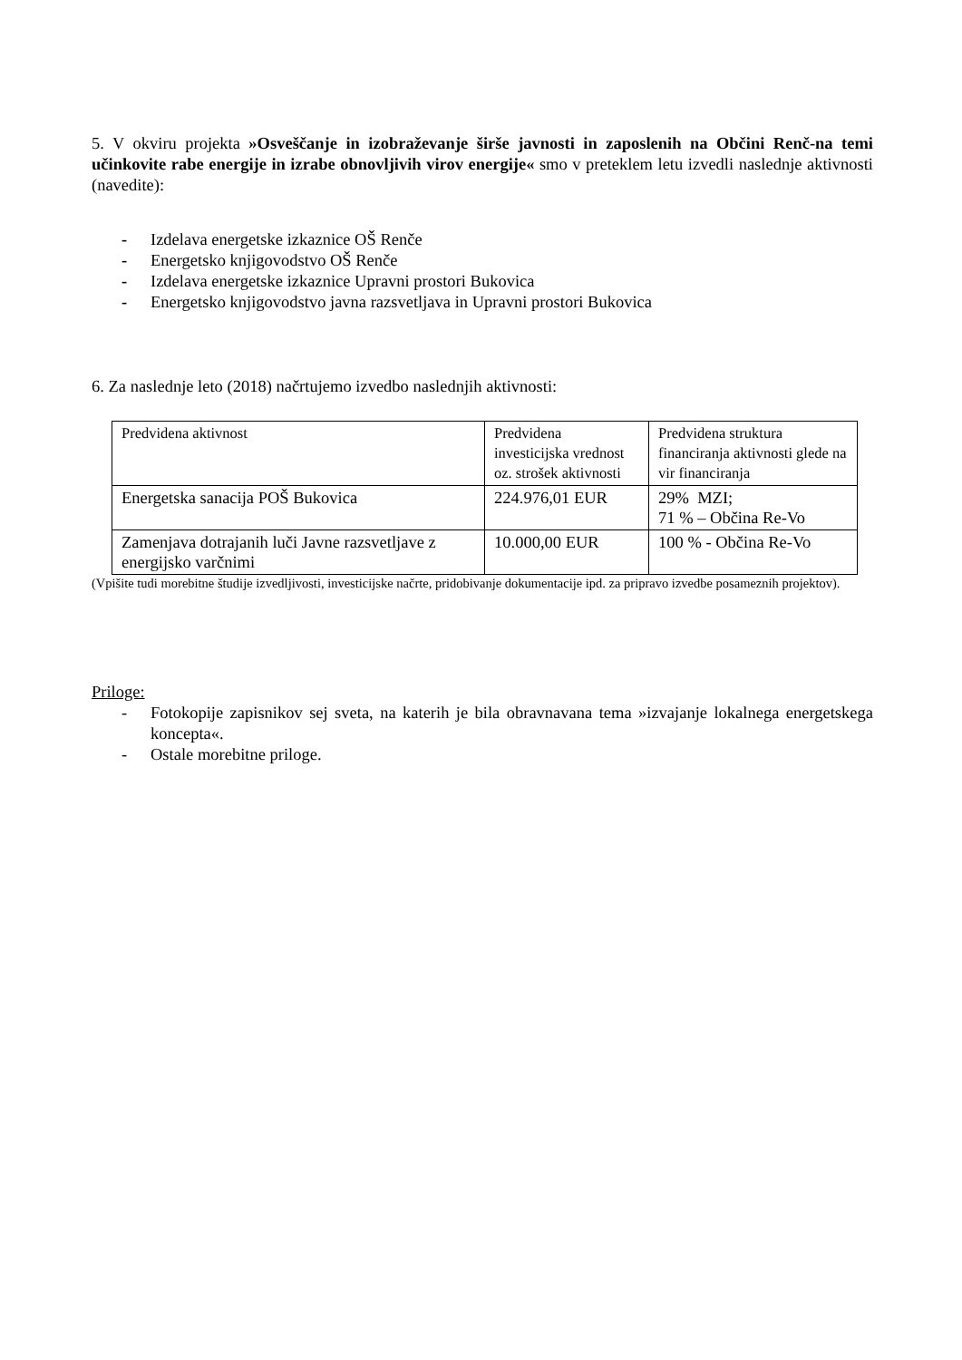5. V okviru projekta »Osveščanje in izobraževanje širše javnosti in zaposlenih na Občini Renč-na temi učinkovite rabe energije in izrabe obnovljivih virov energije« smo v preteklem letu izvedli naslednje aktivnosti (navedite):
- Izdelava energetske izkaznice OŠ Renče
- Energetsko knjigovodstvo OŠ Renče
- Izdelava energetske izkaznice Upravni prostori Bukovica
- Energetsko knjigovodstvo javna razsvetljava in Upravni prostori Bukovica
6. Za naslednje leto (2018) načrtujemo izvedbo naslednjih aktivnosti:
| Predvidena aktivnost | Predvidena investicijska vrednost oz. strošek aktivnosti | Predvidena struktura financiranja aktivnosti glede na vir financiranja |
| Energetska sanacija POŠ Bukovica | 224.976,01 EUR | 29% MZI; 71 % – Občina Re-Vo |
| Zamenjava dotrajanih luči Javne razsvetljave z energijsko varčnimi | 10.000,00 EUR | 100 % - Občina Re-Vo |
(Vpišite tudi morebitne študije izvedljivosti, investicijske načrte, pridobivanje dokumentacije ipd. za pripravo izvedbe posameznih projektov).
Priloge:
- Fotokopije zapisnikov sej sveta, na katerih je bila obravnavana tema »izvajanje lokalnega energetskega koncepta«.
- Ostale morebitne priloge.